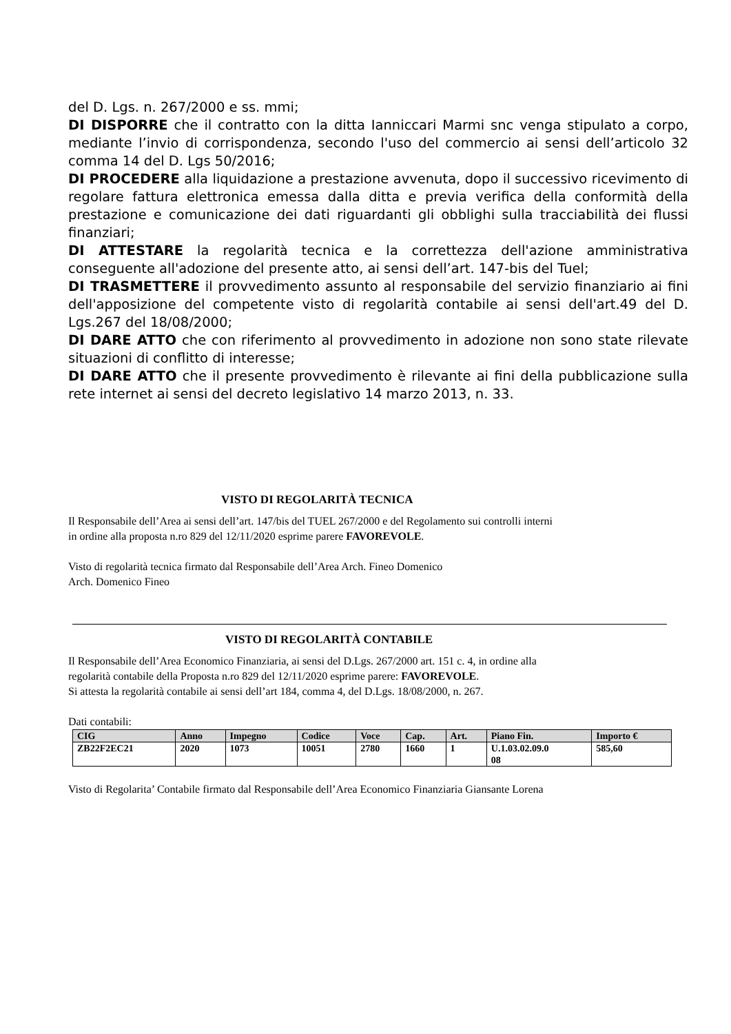del D. Lgs. n. 267/2000 e ss. mmi;
DI DISPORRE che il contratto con la ditta Ianniccari Marmi snc venga stipulato a corpo, mediante l’invio di corrispondenza, secondo l'uso del commercio ai sensi dell’articolo 32 comma 14 del D. Lgs 50/2016;
DI PROCEDERE alla liquidazione a prestazione avvenuta, dopo il successivo ricevimento di regolare fattura elettronica emessa dalla ditta e previa verifica della conformità della prestazione e comunicazione dei dati riguardanti gli obblighi sulla tracciabilità dei flussi finanziari;
DI ATTESTARE la regolarità tecnica e la correttezza dell'azione amministrativa conseguente all'adozione del presente atto, ai sensi dell’art. 147-bis del Tuel;
DI TRASMETTERE il provvedimento assunto al responsabile del servizio finanziario ai fini dell'apposizione del competente visto di regolarità contabile ai sensi dell'art.49 del D. Lgs.267 del 18/08/2000;
DI DARE ATTO che con riferimento al provvedimento in adozione non sono state rilevate situazioni di conflitto di interesse;
DI DARE ATTO che il presente provvedimento è rilevante ai fini della pubblicazione sulla rete internet ai sensi del decreto legislativo 14 marzo 2013, n. 33.
VISTO DI REGOLARITÀ TECNICA
Il Responsabile dell’Area ai sensi dell’art. 147/bis del TUEL 267/2000 e del Regolamento sui controlli interni
in ordine alla proposta n.ro 829 del 12/11/2020 esprime parere FAVOREVOLE.
Visto di regolarità tecnica firmato dal Responsabile dell’Area Arch. Fineo Domenico
Arch. Domenico Fineo
VISTO DI REGOLARITÀ CONTABILE
Il Responsabile dell’Area Economico Finanziaria, ai sensi del D.Lgs. 267/2000 art. 151 c. 4, in ordine alla
regolarità contabile della Proposta n.ro 829 del 12/11/2020 esprime parere: FAVOREVOLE.
Si attesta la regolarità contabile ai sensi dell’art 184, comma 4, del D.Lgs. 18/08/2000, n. 267.
Dati contabili:
| CIG | Anno | Impegno | Codice | Voce | Cap. | Art. | Piano Fin. | Importo € |
| --- | --- | --- | --- | --- | --- | --- | --- | --- |
| ZB22F2EC21 | 2020 | 1073 | 10051 | 2780 | 1660 | 1 | U.1.03.02.09.0 08 | 585,60 |
Visto di Regolarita’ Contabile firmato dal Responsabile dell’Area Economico Finanziaria Giansante Lorena